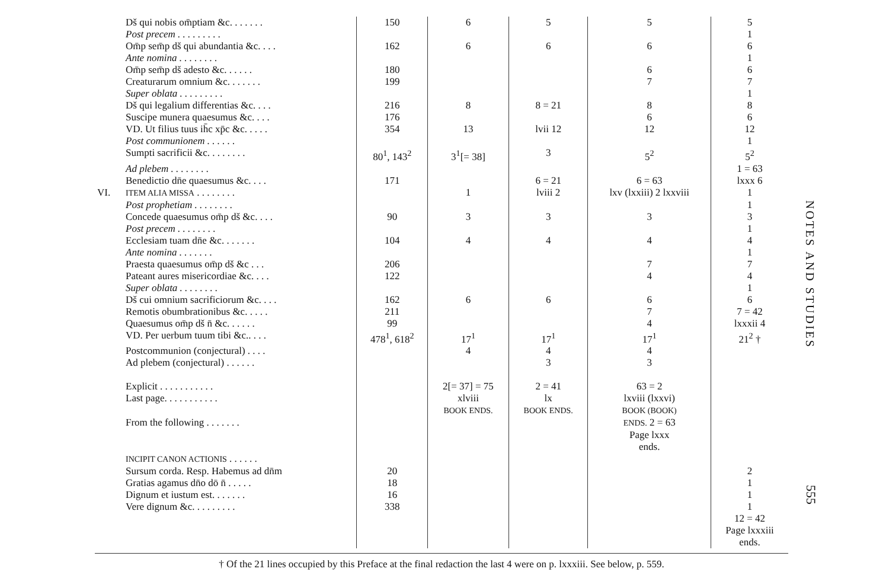| | Dš qui nobis om̄ptiam &c. . . . . . . | 150 | 6 | 5 | 5 | 5 |
| | Post precem . . . . . . . . . | | | | | 1 |
| | Om̄p sem̄p dš qui abundantia &c. . . . | 162 | 6 | 6 | 6 | 6 |
| | Ante nomina . . . . . . . . | | | | | 1 |
| | Om̄p sem̄p dš adesto &c. . . . . . | 180 | | | 6 | 6 |
| | Creaturarum omnium &c. . . . . . . | 199 | | | 7 | 7 |
| | Super oblata . . . . . . . . . | | | | | 1 |
| | Dš qui legalium differentias &c. . . . | 216 | 8 | 8 = 21 | 8 | 8 |
| | Suscipe munera quaesumus &c. . . . | 176 | | | 6 | 6 |
| | VD. Ut filius tuus ih̄c xp̄c &c. . . . . | 354 | 13 | lvii 12 | 12 | 12 |
| | Post communionem . . . . . . | | | | | 1 |
| | Sumpti sacrificii &c. . . . . . . . | 80<sup>1</sup>, 143<sup>2</sup> | 3<sup>1</sup>[= 38] | 3 | 5<sup>2</sup> | 5<sup>2</sup> |
| | Ad plebem . . . . . . . . | | | | | 1 = 63 |
| | Benedictio dn̄e quaesumus &c. . . . | 171 | | 6 = 21 | 6 = 63 | lxxx 6 |
| VI. | ITEM ALIA MISSA . . . . . . . . | | 1 | lviii 2 | lxv (lxxiii) 2 lxxviii | 1 |
| | Post prophetiam . . . . . . . . | | | | | 1 |
| | Concede quaesumus om̄p dš &c. . . . | 90 | 3 | 3 | 3 | 3 |
| | Post precem . . . . . . . . | | | | | 1 |
| | Ecclesiam tuam dn̄e &c. . . . . . . | 104 | 4 | 4 | 4 | 4 |
| | Ante nomina . . . . . . . | | | | | 1 |
| | Praesta quaesumus om̄p dš &c . . . | 206 | | | 7 | 7 |
| | Pateant aures misericordiae &c. . . . | 122 | | | 4 | 4 |
| | Super oblata . . . . . . . . | | | | | 1 |
| | Dš cui omnium sacrificiorum &c. . . . | 162 | 6 | 6 | 6 | 6 |
| | Remotis obumbrationibus &c. . . . . | 211 | | | 7 | 7 = 42 |
| | Quaesumus om̄p dš n̄ &c. . . . . . | 99 | | | 4 | lxxxii 4 |
| | VD. Per uerbum tuum tibi &c.. . . . | 478<sup>1</sup>, 618<sup>2</sup> | 17<sup>1</sup> | 17<sup>1</sup> | 17<sup>1</sup> | 21<sup>2</sup> † |
| | Postcommunion (conjectural) . . . . | | 4 | 4 | 4 | |
| | Ad plebem (conjectural) . . . . . . | | | 3 | 3 | |
| | Explicit . . . . . . . . . . . | | 2[= 37] = 75 | 2 = 41 | 63 = 2 | |
| | Last page. . . . . . . . . . . | | xlviii BOOK ENDS. | lx BOOK ENDS. | lxviii (lxxvi) BOOK (BOOK) | |
| | From the following . . . . . . . | | | | ENDS. 2 = 63 Page lxxx ends. | |
| | INCIPIT CANON ACTIONIS . . . . . . | | | | | |
| | Sursum corda. Resp. Habemus ad dn̄m | 20 | | | | 2 |
| | Gratias agamus dn̄o dō n̄ . . . . . | 18 | | | | 1 |
| | Dignum et iustum est. . . . . . . | 16 | | | | 1 |
| | Vere dignum &c. . . . . . . . . | 338 | | | | 1 12 = 42 Page lxxxiii ends. |
NOTES AND STUDIES
555
† Of the 21 lines occupied by this Preface at the final redaction the last 4 were on p. lxxxiii. See below, p. 559.